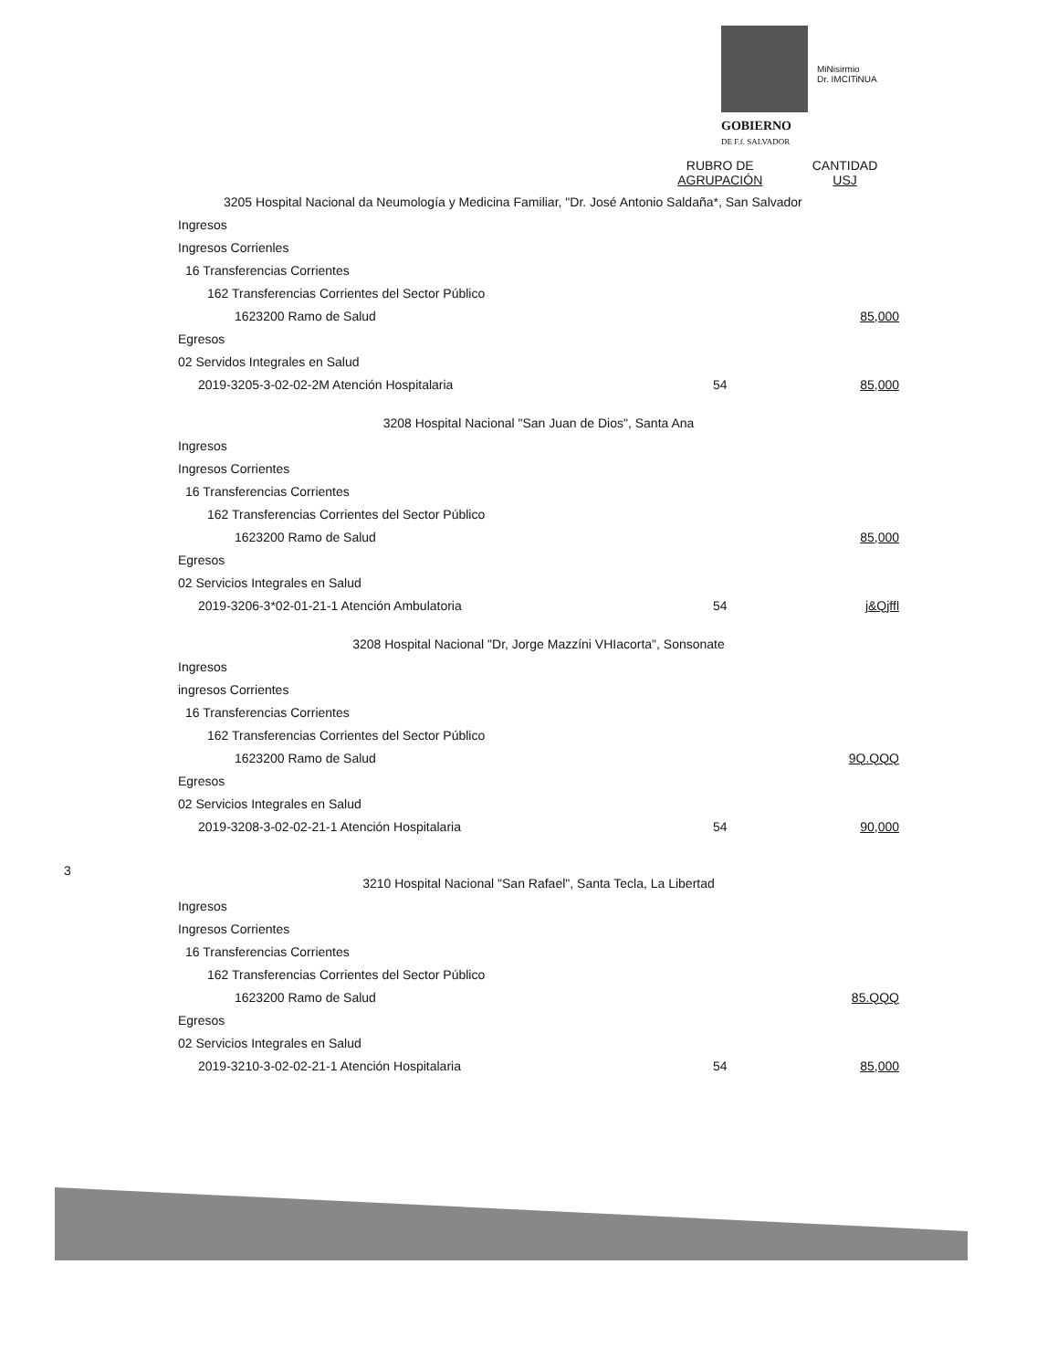MiNisirmio
Dr. IMCITiNUA
GOBIERNO
DE F.f. SALVADOR
3
| | RUBRO DE AGRUPACIÓN | CANTIDAD USJ |
| 3205 Hospital Nacional da Neumología y Medicina Familiar, "Dr. José Antonio Saldaña*, San Salvador | | |
| Ingresos | | |
| Ingresos Corrienles | | |
| 16 Transferencias Corrientes | | |
| 162 Transferencias Corrientes del Sector Público | | |
| 1623200 Ramo de Salud | | 85,000 |
| Egresos | | |
| 02 Servidos Integrales en Salud | | |
| 2019-3205-3-02-02-2M Atención Hospitalaria | 54 | 85,000 |
| 3208 Hospital Nacional "San Juan de Dios", Santa Ana | | |
| Ingresos | | |
| Ingresos Corrientes | | |
| 16 Transferencias Corrientes | | |
| 162 Transferencias Corrientes del Sector Público | | |
| 1623200 Ramo de Salud | | 85,000 |
| Egresos | | |
| 02 Servicios Integrales en Salud | | |
| 2019-3206-3*02-01-21-1 Atención Ambulatoria | 54 | j&Qjffl |
| 3208 Hospital Nacional "Dr, Jorge Mazzíni VHIacorta", Sonsonate | | |
| Ingresos | | |
| ingresos Corrientes | | |
| 16 Transferencias Corrientes | | |
| 162 Transferencias Corrientes del Sector Público | | |
| 1623200 Ramo de Salud | | 9Q.QQQ |
| Egresos | | |
| 02 Servicios Integrales en Salud | | |
| 2019-3208-3-02-02-21-1 Atención Hospitalaria | 54 | 90,000 |
| 3210 Hospital Nacional "San Rafael", Santa Tecla, La Libertad | | |
| Ingresos | | |
| Ingresos Corrientes | | |
| 16 Transferencias Corrientes | | |
| 162 Transferencias Corrientes del Sector Público | | |
| 1623200 Ramo de Salud | | 85.QQQ |
| Egresos | | |
| 02 Servicios Integrales en Salud | | |
| 2019-3210-3-02-02-21-1 Atención Hospitalaria | 54 | 85,000 |